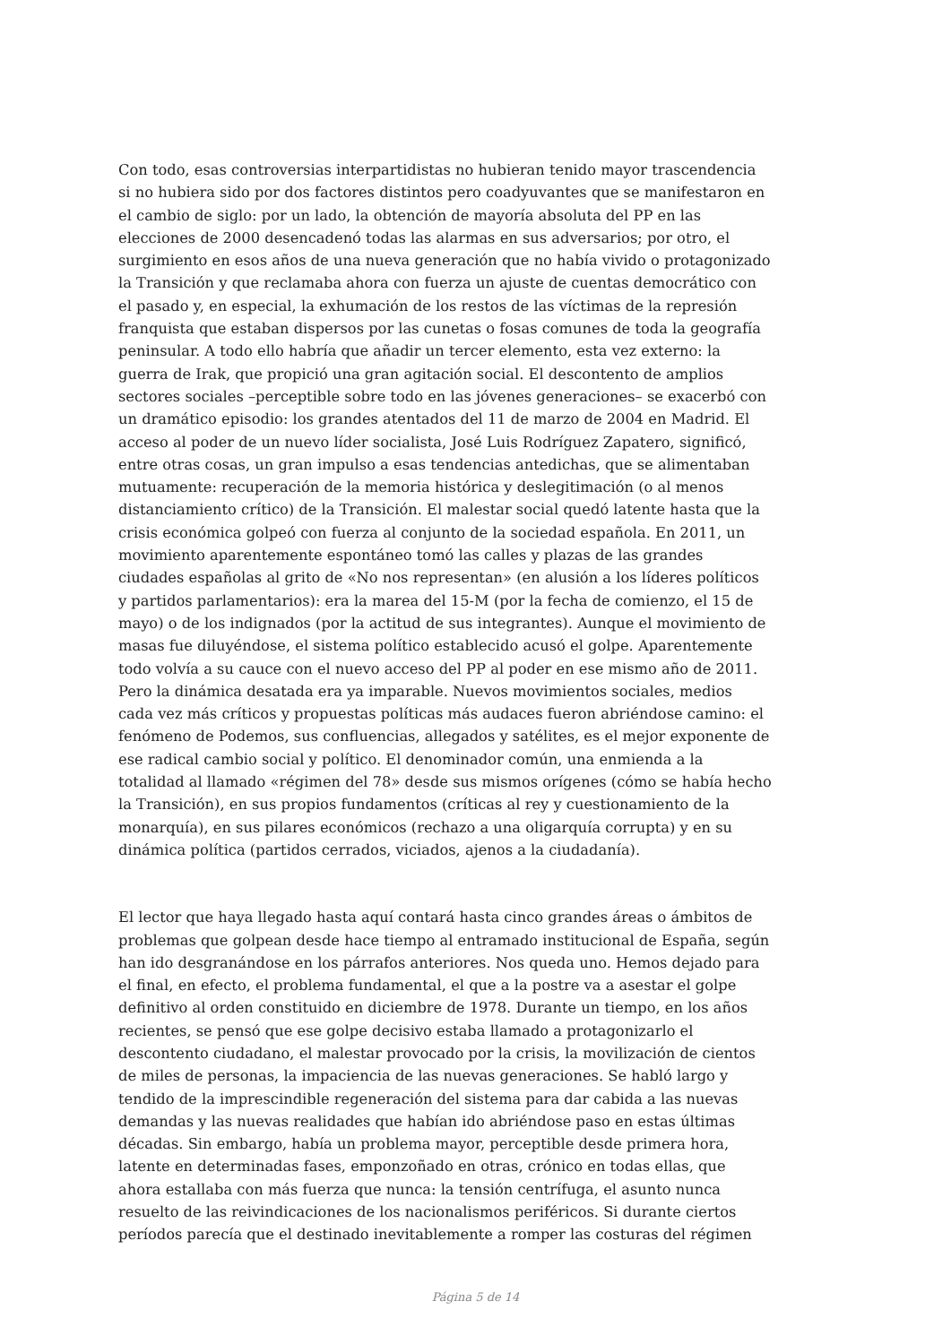Con todo, esas controversias interpartidistas no hubieran tenido mayor trascendencia si no hubiera sido por dos factores distintos pero coadyuvantes que se manifestaron en el cambio de siglo: por un lado, la obtención de mayoría absoluta del PP en las elecciones de 2000 desencadenó todas las alarmas en sus adversarios; por otro, el surgimiento en esos años de una nueva generación que no había vivido o protagonizado la Transición y que reclamaba ahora con fuerza un ajuste de cuentas democrático con el pasado y, en especial, la exhumación de los restos de las víctimas de la represión franquista que estaban dispersos por las cunetas o fosas comunes de toda la geografía peninsular. A todo ello habría que añadir un tercer elemento, esta vez externo: la guerra de Irak, que propició una gran agitación social. El descontento de amplios sectores sociales –perceptible sobre todo en las jóvenes generaciones– se exacerbó con un dramático episodio: los grandes atentados del 11 de marzo de 2004 en Madrid. El acceso al poder de un nuevo líder socialista, José Luis Rodríguez Zapatero, significó, entre otras cosas, un gran impulso a esas tendencias antedichas, que se alimentaban mutuamente: recuperación de la memoria histórica y deslegitimación (o al menos distanciamiento crítico) de la Transición. El malestar social quedó latente hasta que la crisis económica golpeó con fuerza al conjunto de la sociedad española. En 2011, un movimiento aparentemente espontáneo tomó las calles y plazas de las grandes ciudades españolas al grito de «No nos representan» (en alusión a los líderes políticos y partidos parlamentarios): era la marea del 15-M (por la fecha de comienzo, el 15 de mayo) o de los indignados (por la actitud de sus integrantes). Aunque el movimiento de masas fue diluyéndose, el sistema político establecido acusó el golpe. Aparentemente todo volvía a su cauce con el nuevo acceso del PP al poder en ese mismo año de 2011. Pero la dinámica desatada era ya imparable. Nuevos movimientos sociales, medios cada vez más críticos y propuestas políticas más audaces fueron abriéndose camino: el fenómeno de Podemos, sus confluencias, allegados y satélites, es el mejor exponente de ese radical cambio social y político. El denominador común, una enmienda a la totalidad al llamado «régimen del 78» desde sus mismos orígenes (cómo se había hecho la Transición), en sus propios fundamentos (críticas al rey y cuestionamiento de la monarquía), en sus pilares económicos (rechazo a una oligarquía corrupta) y en su dinámica política (partidos cerrados, viciados, ajenos a la ciudadanía).
El lector que haya llegado hasta aquí contará hasta cinco grandes áreas o ámbitos de problemas que golpean desde hace tiempo al entramado institucional de España, según han ido desgranándose en los párrafos anteriores. Nos queda uno. Hemos dejado para el final, en efecto, el problema fundamental, el que a la postre va a asestar el golpe definitivo al orden constituido en diciembre de 1978. Durante un tiempo, en los años recientes, se pensó que ese golpe decisivo estaba llamado a protagonizarlo el descontento ciudadano, el malestar provocado por la crisis, la movilización de cientos de miles de personas, la impaciencia de las nuevas generaciones. Se habló largo y tendido de la imprescindible regeneración del sistema para dar cabida a las nuevas demandas y las nuevas realidades que habían ido abriéndose paso en estas últimas décadas. Sin embargo, había un problema mayor, perceptible desde primera hora, latente en determinadas fases, emponzoñado en otras, crónico en todas ellas, que ahora estallaba con más fuerza que nunca: la tensión centrífuga, el asunto nunca resuelto de las reivindicaciones de los nacionalismos periféricos. Si durante ciertos períodos parecía que el destinado inevitablemente a romper las costuras del régimen
Página 5 de 14